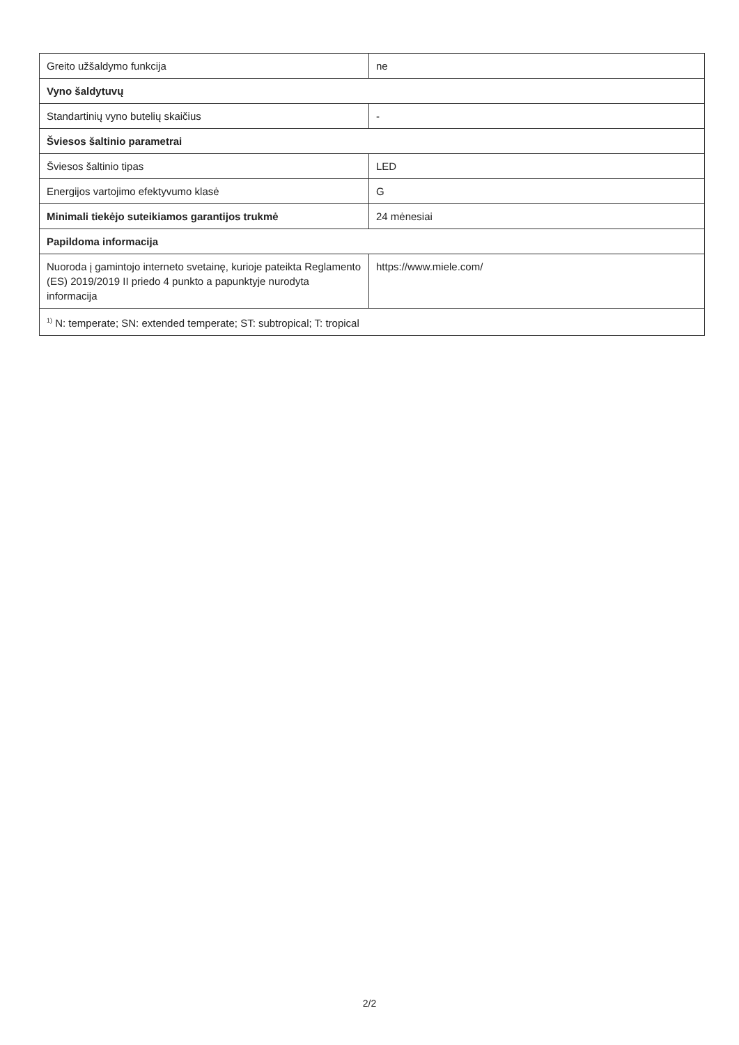| Greito užšaldymo funkcija | ne |
| Vyno šaldytuvų | |
| Standartinių vyno butelių skaičius | - |
| Šviesos šaltinio parametrai | |
| Šviesos šaltinio tipas | LED |
| Energijos vartojimo efektyvumo klasė | G |
| Minimali tiekėjo suteikiamos garantijos trukmė | 24 mėnesiai |
| Papildoma informacija | |
| Nuoroda į gamintojo interneto svetainę, kurioje pateikta Reglamento (ES) 2019/2019 II priedo 4 punkto a papunktyje nurodyta informacija | https://www.miele.com/ |
| <sup>1)</sup> N: temperate; SN: extended temperate; ST: subtropical; T: tropical | |
2/2